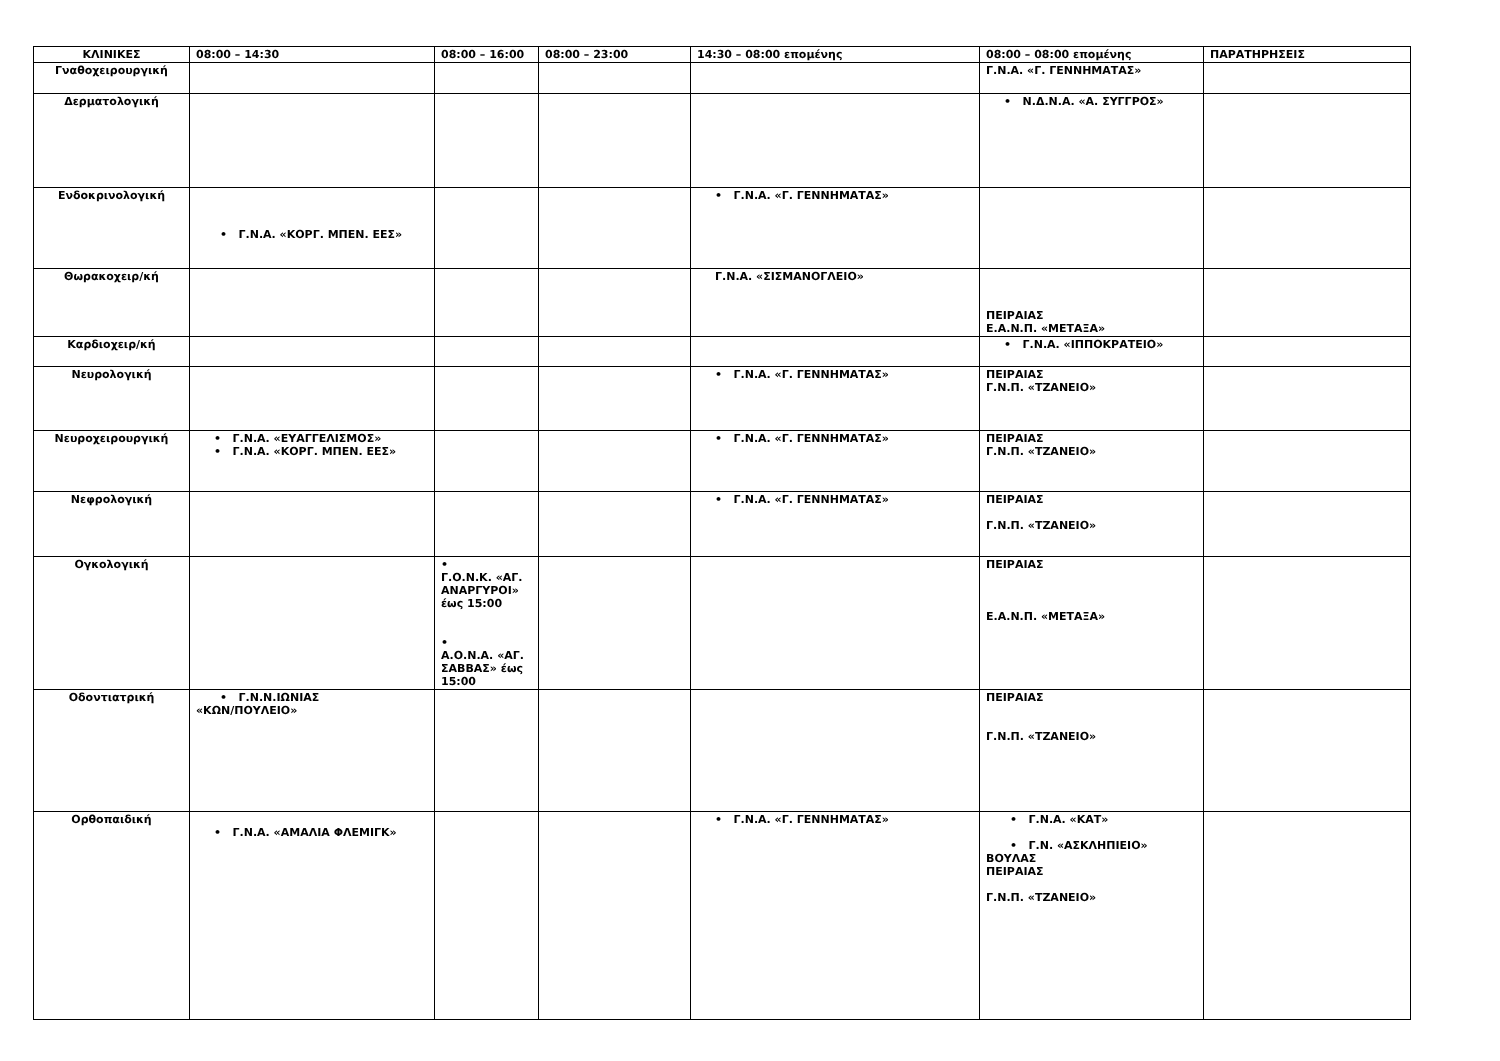| ΚΛΙΝΙΚΕΣ | 08:00 – 14:30 | 08:00 – 16:00 | 08:00 – 23:00 | 14:30 – 08:00 επομένης | 08:00 – 08:00 επομένης | ΠΑΡΑΤΗΡΗΣΕΙΣ |
| --- | --- | --- | --- | --- | --- | --- |
| Γναθοχειρουργική | | | | | Γ.Ν.Α. «Γ. ΓΕΝΝΗΜΑΤΑΣ» | |
| Δερματολογική | | | | | • Ν.Δ.Ν.Α. «Α. ΣΥΓΓΡΟΣ» | |
| Ενδοκρινολογική | • Γ.Ν.Α. «ΚΟΡΓ. ΜΠΕΝ. ΕΕΣ» | | | • Γ.Ν.Α. «Γ. ΓΕΝΝΗΜΑΤΑΣ» | | |
| Θωρακοχειρ/κή | | | | Γ.Ν.Α. «ΣΙΣΜΑΝΟΓΛΕΙΟ» | ΠΕΙΡΑΙΑΣ Ε.Α.Ν.Π. «ΜΕΤΑΞΑ» | |
| Καρδιοχειρ/κή | | | | | • Γ.Ν.Α. «ΙΠΠΟΚΡΑΤΕΙΟ» | |
| Νευρολογική | | | | • Γ.Ν.Α. «Γ. ΓΕΝΝΗΜΑΤΑΣ» | ΠΕΙΡΑΙΑΣ Γ.Ν.Π. «ΤΖΑΝΕΙΟ» | |
| Νευροχειρουργική | • Γ.Ν.Α. «ΕΥΑΓΓΕΛΙΣΜΟΣ» • Γ.Ν.Α. «ΚΟΡΓ. ΜΠΕΝ. ΕΕΣ» | | | • Γ.Ν.Α. «Γ. ΓΕΝΝΗΜΑΤΑΣ» | ΠΕΙΡΑΙΑΣ Γ.Ν.Π. «ΤΖΑΝΕΙΟ» | |
| Νεφρολογική | | | | • Γ.Ν.Α. «Γ. ΓΕΝΝΗΜΑΤΑΣ» | ΠΕΙΡΑΙΑΣ Γ.Ν.Π. «ΤΖΑΝΕΙΟ» | |
| Ογκολογική | | • Γ.Ο.Ν.Κ. «ΑΓ. ΑΝΑΡΓΥΡΟΙ» έως 15:00 • Α.Ο.Ν.Α. «ΑΓ. ΣΑΒΒΑΣ» έως 15:00 | | | ΠΕΙΡΑΙΑΣ Ε.Α.Ν.Π. «ΜΕΤΑΞΑ» | |
| Οδοντιατρική | • Γ.Ν.Ν.ΙΩΝΙΑΣ «ΚΩΝ/ΠΟΥΛΕΙΟ» | | | | ΠΕΙΡΑΙΑΣ Γ.Ν.Π. «ΤΖΑΝΕΙΟ» | |
| Ορθοπαιδική | • Γ.Ν.Α. «ΑΜΑΛΙΑ ΦΛΕΜΙΓΚ» | | | • Γ.Ν.Α. «Γ. ΓΕΝΝΗΜΑΤΑΣ» | • Γ.Ν.Α. «ΚΑΤ» • Γ.Ν. «ΑΣΚΛΗΠΙΕΙΟ» ΒΟΥΛΑΣ ΠΕΙΡΑΙΑΣ Γ.Ν.Π. «ΤΖΑΝΕΙΟ» | |